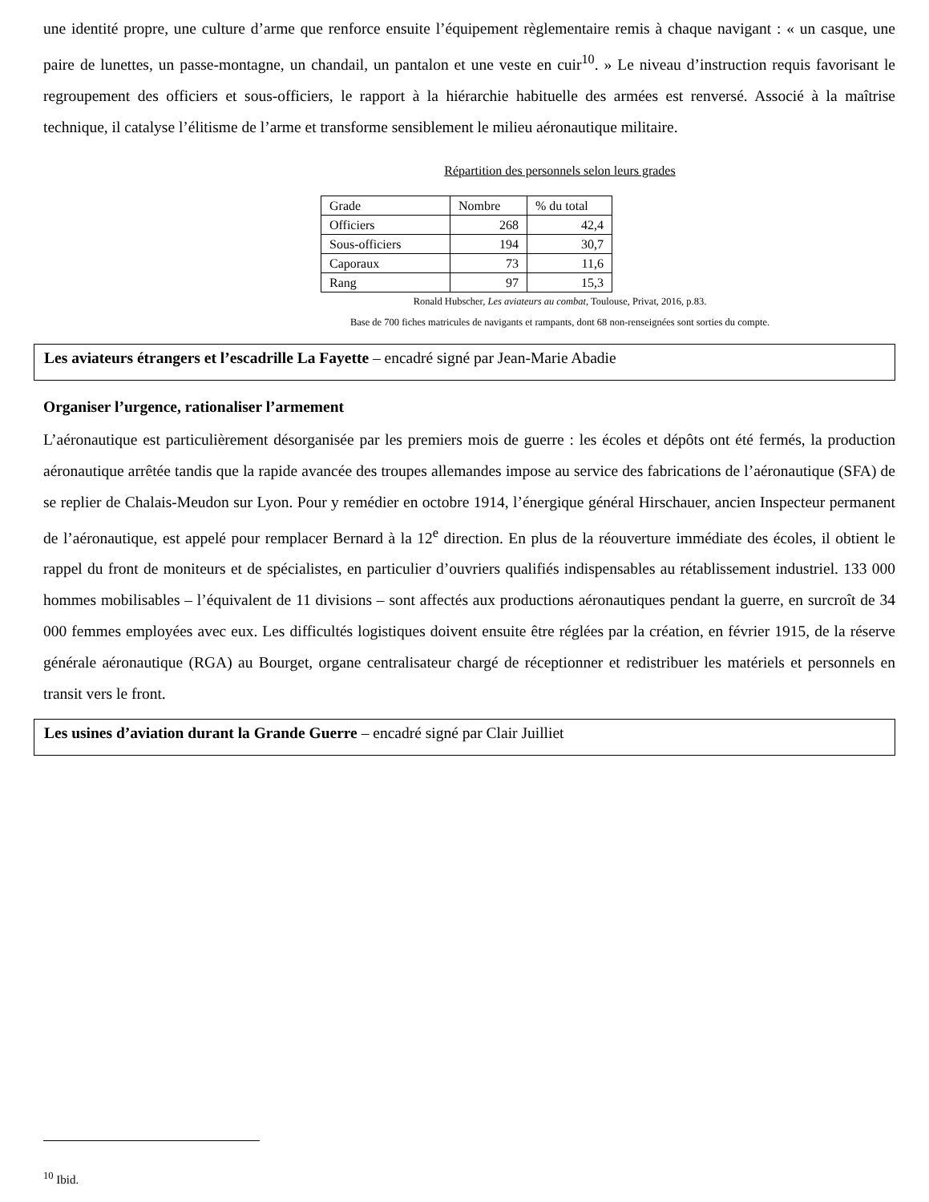une identité propre, une culture d’arme que renforce ensuite l’équipement règlementaire remis à chaque navigant : « un casque, une paire de lunettes, un passe-montagne, un chandail, un pantalon et une veste en cuir<sup>10</sup>. » Le niveau d’instruction requis favorisant le regroupement des officiers et sous-officiers, le rapport à la hiérarchie habituelle des armées est renversé. Associé à la maîtrise technique, il catalyse l’élitisme de l’arme et transforme sensiblement le milieu aéronautique militaire.
Répartition des personnels selon leurs grades
| Grade | Nombre | % du total |
| --- | --- | --- |
| Officiers | 268 | 42,4 |
| Sous-officiers | 194 | 30,7 |
| Caporaux | 73 | 11,6 |
| Rang | 97 | 15,3 |
Ronald Hubscher, Les aviateurs au combat, Toulouse, Privat, 2016, p.83.
Base de 700 fiches matricules de navigants et rampants, dont 68 non-renseignées sont sorties du compte.
Les aviateurs étrangers et l’escadrille La Fayette – encadré signé par Jean-Marie Abadie
Organiser l’urgence, rationaliser l’armement
L’aéronautique est particulièrement désorganisée par les premiers mois de guerre : les écoles et dépôts ont été fermés, la production aéronautique arrêtée tandis que la rapide avancée des troupes allemandes impose au service des fabrications de l’aéronautique (SFA) de se replier de Chalais-Meudon sur Lyon. Pour y remédier en octobre 1914, l’énergique général Hirschauer, ancien Inspecteur permanent de l’aéronautique, est appelé pour remplacer Bernard à la 12<sup>e</sup> direction. En plus de la réouverture immédiate des écoles, il obtient le rappel du front de moniteurs et de spécialistes, en particulier d’ouvriers qualifiés indispensables au rétablissement industriel. 133 000 hommes mobilisables – l’équivalent de 11 divisions – sont affectés aux productions aéronautiques pendant la guerre, en surcroît de 34 000 femmes employées avec eux. Les difficultés logistiques doivent ensuite être réglées par la création, en février 1915, de la réserve générale aéronautique (RGA) au Bourget, organe centralisateur chargé de réceptionner et redistribuer les matériels et personnels en transit vers le front.
Les usines d’aviation durant la Grande Guerre – encadré signé par Clair Juilliet
<sup>10</sup> Ibid.